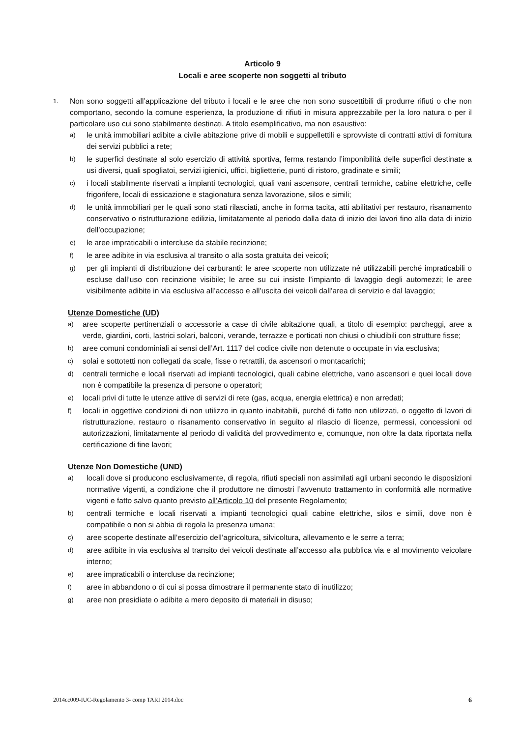Articolo 9
Locali e aree scoperte non soggetti al tributo
1. Non sono soggetti all’applicazione del tributo i locali e le aree che non sono suscettibili di produrre rifiuti o che non comportano, secondo la comune esperienza, la produzione di rifiuti in misura apprezzabile per la loro natura o per il particolare uso cui sono stabilmente destinati. A titolo esemplificativo, ma non esaustivo:
a) le unità immobiliari adibite a civile abitazione prive di mobili e suppellettili e sprovviste di contratti attivi di fornitura dei servizi pubblici a rete;
b) le superfici destinate al solo esercizio di attività sportiva, ferma restando l’imponibilità delle superfici destinate a usi diversi, quali spogliatoi, servizi igienici, uffici, biglietterie, punti di ristoro, gradinate e simili;
c) i locali stabilmente riservati a impianti tecnologici, quali vani ascensore, centrali termiche, cabine elettriche, celle frigorifere, locali di essicazione e stagionatura senza lavorazione, silos e simili;
d) le unità immobiliari per le quali sono stati rilasciati, anche in forma tacita, atti abilitativi per restauro, risanamento conservativo o ristrutturazione edilizia, limitatamente al periodo dalla data di inizio dei lavori fino alla data di inizio dell’occupazione;
e) le aree impraticabili o intercluse da stabile recinzione;
f) le aree adibite in via esclusiva al transito o alla sosta gratuita dei veicoli;
g) per gli impianti di distribuzione dei carburanti: le aree scoperte non utilizzate né utilizzabili perché impraticabili o escluse dall’uso con recinzione visibile; le aree su cui insiste l’impianto di lavaggio degli automezzi; le aree visibilmente adibite in via esclusiva all’accesso e all’uscita dei veicoli dall’area di servizio e dal lavaggio;
Utenze Domestiche (UD)
a) aree scoperte pertinenziali o accessorie a case di civile abitazione quali, a titolo di esempio: parcheggi, aree a verde, giardini, corti, lastrici solari, balconi, verande, terrazze e porticati non chiusi o chiudibili con strutture fisse;
b) aree comuni condominiali ai sensi dell’Art. 1117 del codice civile non detenute o occupate in via esclusiva;
c) solai e sottotetti non collegati da scale, fisse o retrattili, da ascensori o montacarichi;
d) centrali termiche e locali riservati ad impianti tecnologici, quali cabine elettriche, vano ascensori e quei locali dove non è compatibile la presenza di persone o operatori;
e) locali privi di tutte le utenze attive di servizi di rete (gas, acqua, energia elettrica) e non arredati;
f) locali in oggettive condizioni di non utilizzo in quanto inabitabili, purché di fatto non utilizzati, o oggetto di lavori di ristrutturazione, restauro o risanamento conservativo in seguito al rilascio di licenze, permessi, concessioni od autorizzazioni, limitatamente al periodo di validità del provvedimento e, comunque, non oltre la data riportata nella certificazione di fine lavori;
Utenze Non Domestiche (UND)
a) locali dove si producono esclusivamente, di regola, rifiuti speciali non assimilati agli urbani secondo le disposizioni normative vigenti, a condizione che il produttore ne dimostri l’avvenuto trattamento in conformità alle normative vigenti e fatto salvo quanto previsto all’Articolo 10 del presente Regolamento;
b) centrali termiche e locali riservati a impianti tecnologici quali cabine elettriche, silos e simili, dove non è compatibile o non si abbia di regola la presenza umana;
c) aree scoperte destinate all’esercizio dell’agricoltura, silvicoltura, allevamento e le serre a terra;
d) aree adibite in via esclusiva al transito dei veicoli destinate all’accesso alla pubblica via e al movimento veicolare interno;
e) aree impraticabili o intercluse da recinzione;
f) aree in abbandono o di cui si possa dimostrare il permanente stato di inutilizzo;
g) aree non presidiate o adibite a mero deposito di materiali in disuso;
2014cc009-IUC-Regolamento 3- comp TARI 2014.doc 6